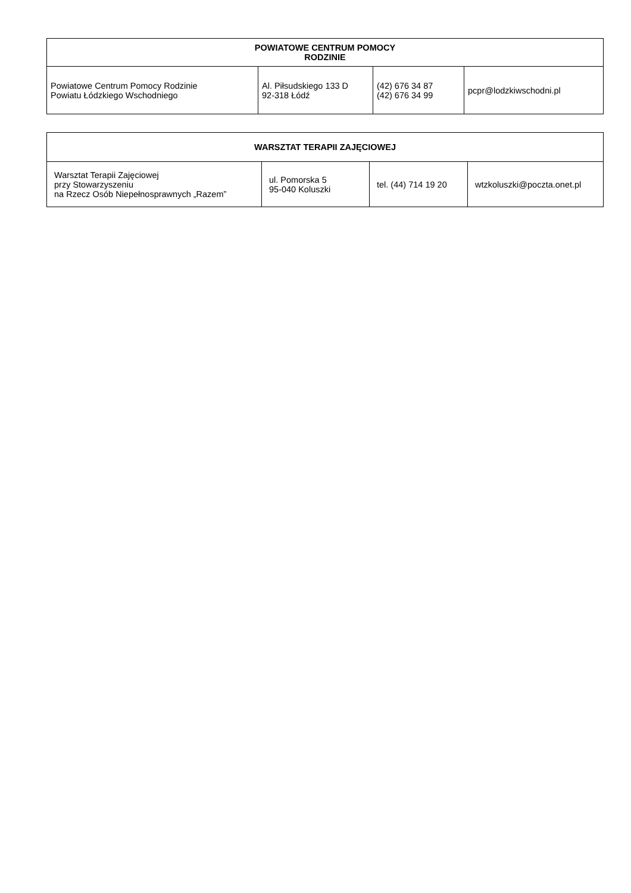| POWIATOWE CENTRUM POMOCY RODZINIE | | | |
| --- | --- | --- | --- |
| Powiatowe Centrum Pomocy Rodzinie Powiatu Łódzkiego Wschodniego | Al. Piłsudskiego 133 D 92-318 Łódź | (42) 676 34 87 (42) 676 34 99 | pcpr@lodzkiwschodni.pl |
| WARSZTAT TERAPII ZAJĘCIOWEJ | | | |
| --- | --- | --- | --- |
| Warsztat Terapii Zajęciowej przy Stowarzyszeniu na Rzecz Osób Niepełnosprawnych „Razem” | ul. Pomorska 5 95-040 Koluszki | tel. (44) 714 19 20 | wtzkoluszki@poczta.onet.pl |